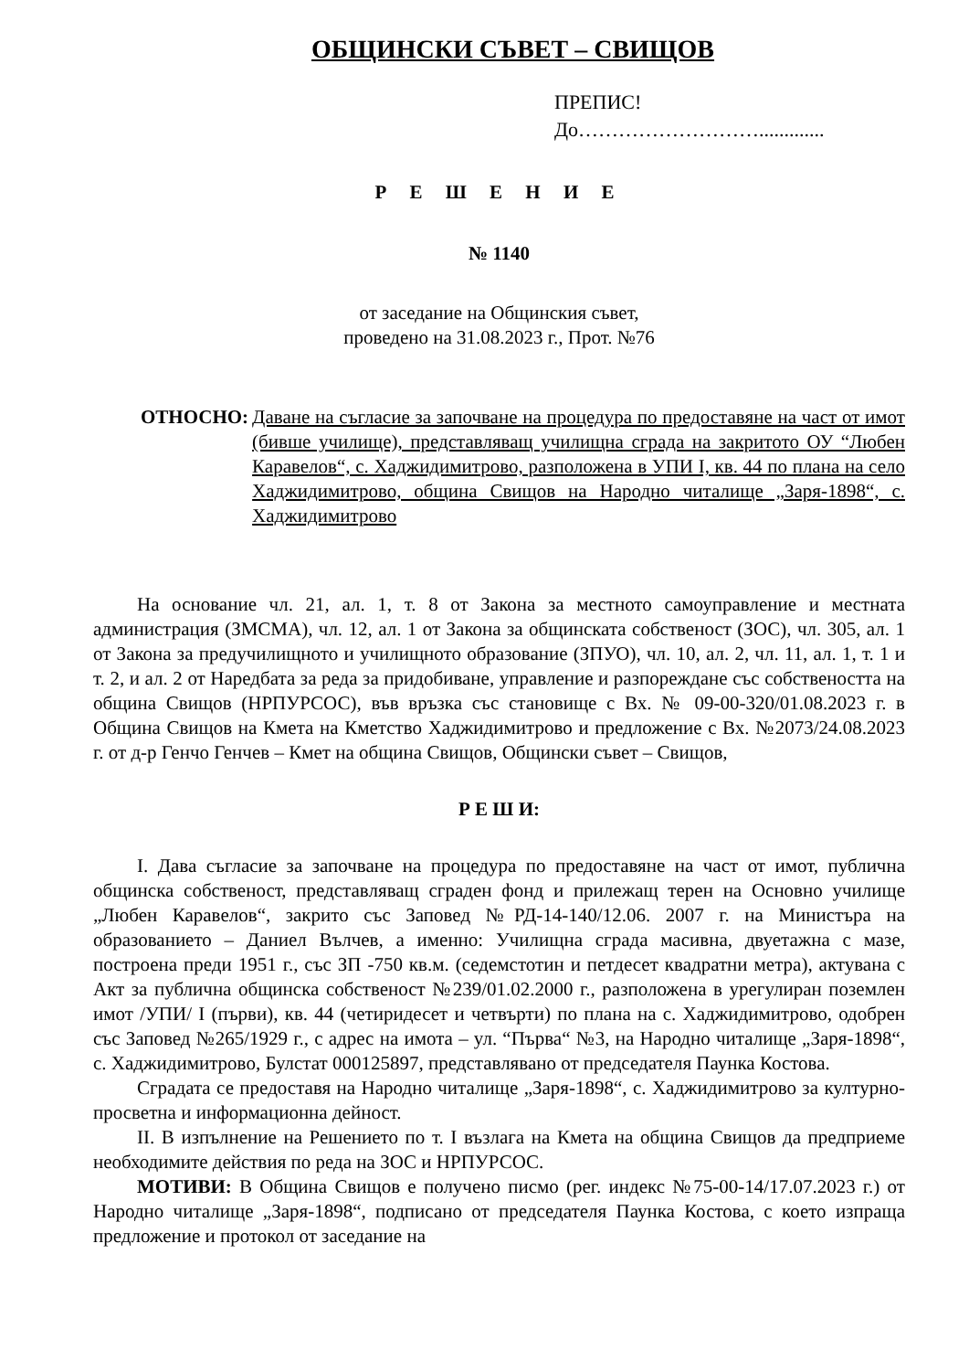ОБЩИНСКИ СЪВЕТ – СВИЩОВ
ПРЕПИС!
До……………………….............
Р Е Ш Е Н И Е
№ 1140
от заседание на Общинския съвет,
проведено на 31.08.2023 г., Прот. №76
ОТНОСНО: Даване на съгласие за започване на процедура по предоставяне на част от имот (бивше училище), представляващ училищна сграда на закритото ОУ “Любен Каравелов“, с. Хаджидимитрово, разположена в УПИ I, кв. 44 по плана на село Хаджидимитрово, община Свищов на Народно читалище „Заря-1898“, с. Хаджидимитрово
На основание чл. 21, ал. 1, т. 8 от Закона за местното самоуправление и местната администрация (ЗМСМА), чл. 12, ал. 1 от Закона за общинската собственост (ЗОС), чл. 305, ал. 1 от Закона за предучилищното и училищното образование (ЗПУО), чл. 10, ал. 2, чл. 11, ал. 1, т. 1 и т. 2, и ал. 2 от Наредбата за реда за придобиване, управление и разпореждане със собствеността на община Свищов (НРПУРСОС), във връзка със становище с Вх. № 09-00-320/01.08.2023 г. в Община Свищов на Кмета на Кметство Хаджидимитрово и предложение с Вх. №2073/24.08.2023 г. от д-р Генчо Генчев – Кмет на община Свищов, Общински съвет – Свищов,
Р Е Ш И:
I. Дава съгласие за започване на процедура по предоставяне на част от имот, публична общинска собственост, представляващ сграден фонд и прилежащ терен на Основно училище „Любен Каравелов“, закрито със Заповед №РД-14-140/12.06. 2007 г. на Министъра на образованието – Даниел Вълчев, а именно: Училищна сграда масивна, двуетажна с мазе, построена преди 1951 г., със ЗП -750 кв.м. (седемстотин и петдесет квадратни метра), актувана с Акт за публична общинска собственост №239/01.02.2000 г., разположена в урегулиран поземлен имот /УПИ/ I (първи), кв. 44 (четиридесет и четвърти) по плана на с. Хаджидимитрово, одобрен със Заповед №265/1929 г., с адрес на имота – ул. “Първа“ №3, на Народно читалище „Заря-1898“, с. Хаджидимитрово, Булстат 000125897, представлявано от председателя Паунка Костова.
Сградата се предоставя на Народно читалище „Заря-1898“, с. Хаджидимитрово за културно-просветна и информационна дейност.
II. В изпълнение на Решението по т. I възлага на Кмета на община Свищов да предприеме необходимите действия по реда на ЗОС и НРПУРСОС.
МОТИВИ: В Община Свищов е получено писмо (рег. индекс №75-00-14/17.07.2023 г.) от Народно читалище „Заря-1898“, подписано от председателя Паунка Костова, с което изпраща предложение и протокол от заседание на